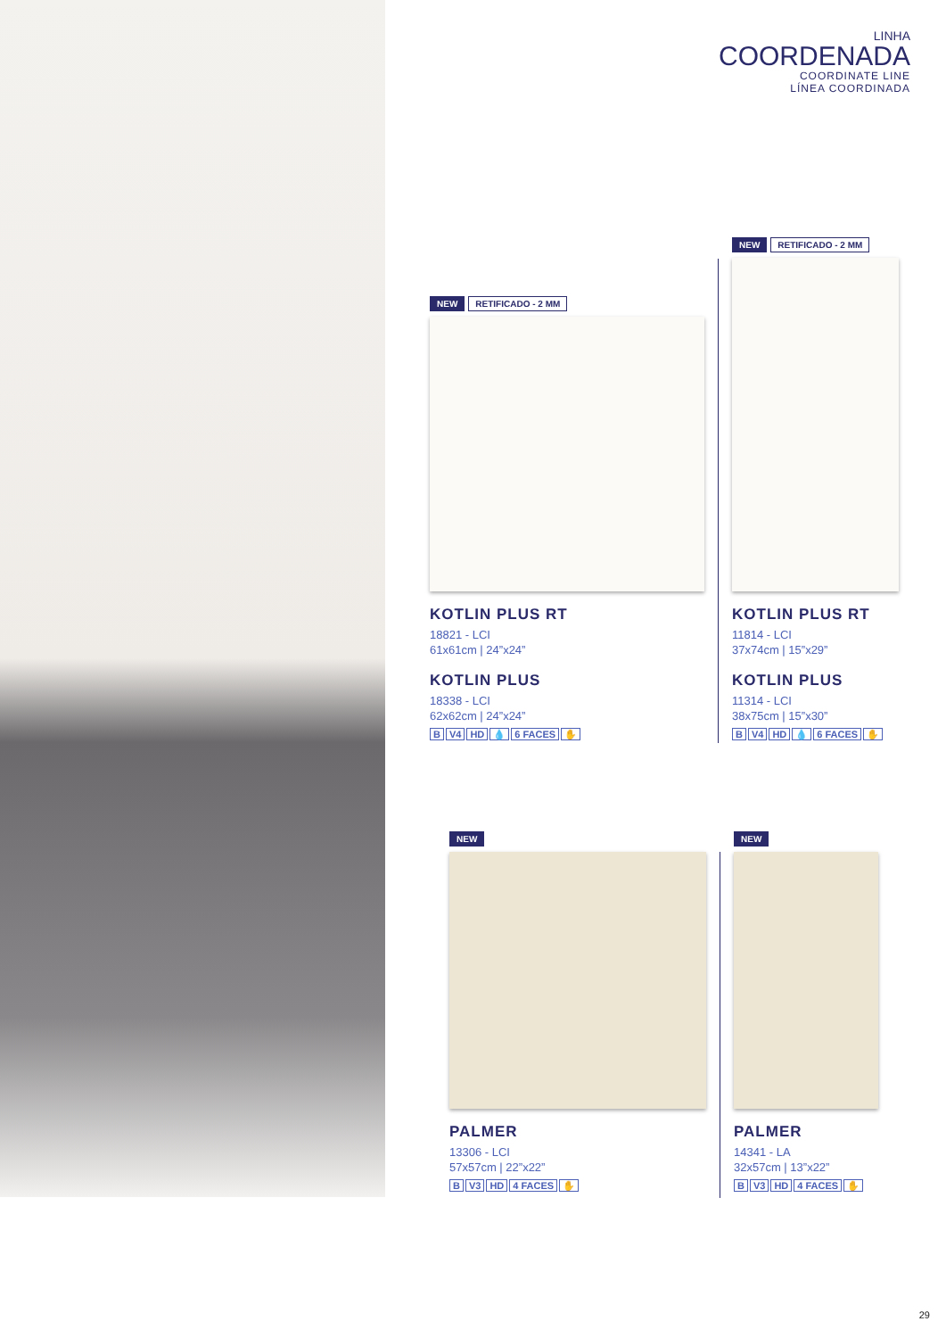LINHA
COORDENADA
COORDINATE LINE
LÍNEA COORDINADA
NEW RETIFICADO - 2 MM
KOTLIN PLUS RT
18821 - LCI
61x61cm | 24”x24”
KOTLIN PLUS
18338 - LCI
62x62cm | 24”x24”
B V4 HD 💧 6 FACES ✋
NEW RETIFICADO - 2 MM
KOTLIN PLUS RT
11814 - LCI
37x74cm | 15”x29”
KOTLIN PLUS
11314 - LCI
38x75cm | 15”x30”
B V4 HD 💧 6 FACES ✋
NEW
PALMER
13306 - LCI
57x57cm | 22”x22”
B V3 HD 4 FACES ✋
NEW
PALMER
14341 - LA
32x57cm | 13”x22”
B V3 HD 4 FACES ✋
29